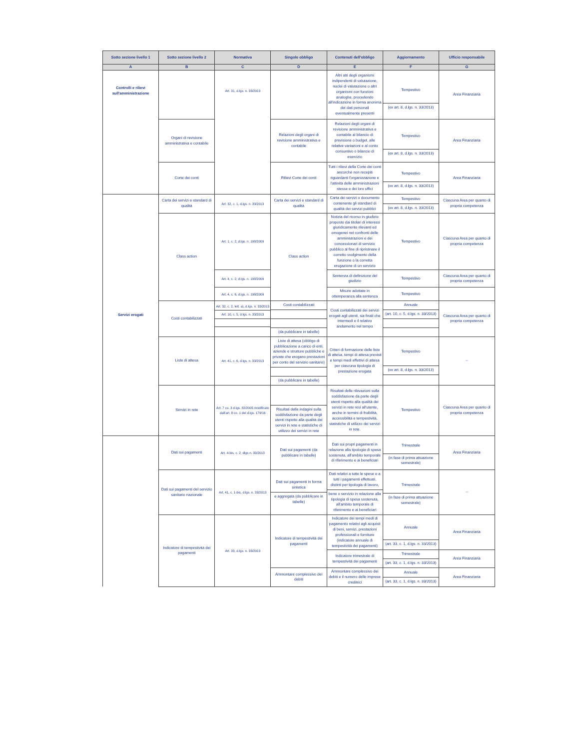| Sotto sezione livello 1 | Sotto sezione livello 2 | Normativa | Singolo obbligo | Contenuti dell'obbligo | Aggiornamento | Ufficio responsabile |
| --- | --- | --- | --- | --- | --- | --- |
| A | B | C | D | E | F | G |
| Controlli e rilievi sull'amministrazione | | Art. 31, d.lgs. n. 33/2013 | | Altri atti degli organismi indipendenti di valutazione, nuclei di valutazione o altri organismi con funzioni analoghe, procedendo all'indicazione in forma anonima dei dati personali eventualmente presenti | Tempestivo (ex art. 8, d.lgs. n. 33/2013) | Area Finanziaria |
| | Organi di revisione amministrativa e contabile | | Relazioni degli organi di revisione amministrativa e contabile | Relazioni degli organi di revisione amministrativa e contabile al bilancio di previsione o budget, alle relative variazioni e al conto consuntivo o bilancio di esercizio | Tempestivo (ex art. 8, d.lgs. n. 33/2013) | Area Finanziaria |
| | Corte dei conti | | Rilievi Corte dei conti | Tutti i rilievi della Corte dei conti ancorchè non recepiti riguardanti l'organizzazione e l'attività delle amministrazioni stesse e dei loro uffici | Tempestivo (ex art. 8, d.lgs. n. 33/2013) | Area Finanziaria |
| Servizi erogati | Carta dei servizi e standard di qualità | Art. 32, c. 1, d.lgs. n. 33/2013 | Carta dei servizi e standard di qualità | Carta dei servizi o documento contenente gli standard di qualità dei servizi pubblici | Tempestivo (ex art. 8, d.lgs. n. 33/2013) | Ciascuna Area per quanto di propria competenza |
| | Class action | Art. 1, c. 2, d.lgs. n. 198/2009 | Class action | Notizia del ricorso in giudizio proposto dai titolari di interessi giuridicamente rilevanti ed omogenei nei confronti delle amministrazioni e dei concessionari di servizio pubblico al fine di ripristinare il corretto svolgimento della funzione o la corretta erogazione di un servizio | Tempestivo | Ciascuna Area per quanto di propria competenza |
| | | Art. 4, c. 2, d.lgs. n. 198/2009 | | Sentenza di definizione del giudizio | Tempestivo | Ciascuna Area per quanto di propria competenza |
| | | Art. 4, c. 6, d.lgs. n. 198/2009 | | Misure adottate in ottemperanza alla sentenza | Tempestivo | |
| | Costi contabilizzati | Art. 32, c. 2, lett. a), d.lgs. n. 33/2013 Art. 10, c. 5, d.lgs. n. 33/2013 | Costi contabilizzati (da pubblicare in tabelle) | Costi contabilizzati dei servizi erogati agli utenti, sia finali che intermedi e il relativo andamento nel tempo | Annuale (art. 10, c. 5, d.lgs. n. 33/2013) | Ciascuna Area per quanto di propria competenza |
| | Liste di attesa | Art. 41, c. 6, d.lgs. n. 33/2013 | Liste di attesa (obbligo di pubblicazione a carico di enti, aziende e strutture pubbliche e private che erogano prestazioni per conto del servizio sanitario) (da pubblicare in tabelle) | Criteri di formazione delle liste di attesa, tempi di attesa previsti e tempi medi effettivi di attesa per ciascuna tipologia di prestazione erogata | Tempestivo (ex art. 8, d.lgs. n. 33/2013) | -- |
| | Servizi in rete | Art. 7 co. 3 d.lgs. 82/2005 modificato dall'art. 8 co. 1 del d.lgs. 179/16 | Risultati delle indagini sulla soddisfazione da parte degli utenti rispetto alla qualità dei servizi in rete e statistiche di utilizzo dei servizi in rete | Risultati delle rilevazioni sulla soddisfazione da parte degli utenti rispetto alla qualità dei servizi in rete resi all'utente, anche in termini di fruibilità, accessibilità e tempestività, statistiche di utilizzo dei servizi in rete. | Tempestivo | Ciascuna Area per quanto di propria competenza |
| | Dati sui pagamenti | Art. 4-bis, c. 2, dlgs n. 33/2013 | Dati sui pagamenti (da pubblicare in tabelle) | Dati sui propri pagamenti in relazione alla tipologia di spesa sostenuta, all'ambito temporale di riferimento e ai beneficiari | Trimestrale (in fase di prima attuazione semestrale) | Area Finanziaria |
| | Dati sui pagamenti del servizio sanitario nazionale | Art. 41, c. 1-bis, d.lgs. n. 33/2013 | Dati sui pagamenti in forma sintetica e aggregata (da pubblicare in tabelle) | Dati relativi a tutte le spese e a tutti i pagamenti effettuati, distinti per tipologia di lavoro, bene o servizio in relazione alla tipologia di spesa sostenuta, all'ambito temporale di riferimento e ai beneficiari | Trimestrale (in fase di prima attuazione semestrale) | -- |
| | Indicatore di tempestività dei pagamenti | Art. 33, d.lgs. n. 33/2013 | Indicatore di tempestività dei pagamenti | Indicatore dei tempi medi di pagamento relativi agli acquisti di beni, servizi, prestazioni professionali e forniture (indicatore annuale di tempestività dei pagamenti) | Annuale (art. 33, c. 1, d.lgs. n. 33/2013) | Area Finanziaria |
| | | | | Indicatore trimestrale di tempestività dei pagamenti | Trimestrale (art. 33, c. 1, d.lgs. n. 33/2013) | Area Finanziaria |
| | | | Ammontare complessivo dei debiti | Ammontare complessivo dei debiti e il numero delle imprese creditrici | Annuale (art. 33, c. 1, d.lgs. n. 33/2013) | Area Finanziaria |